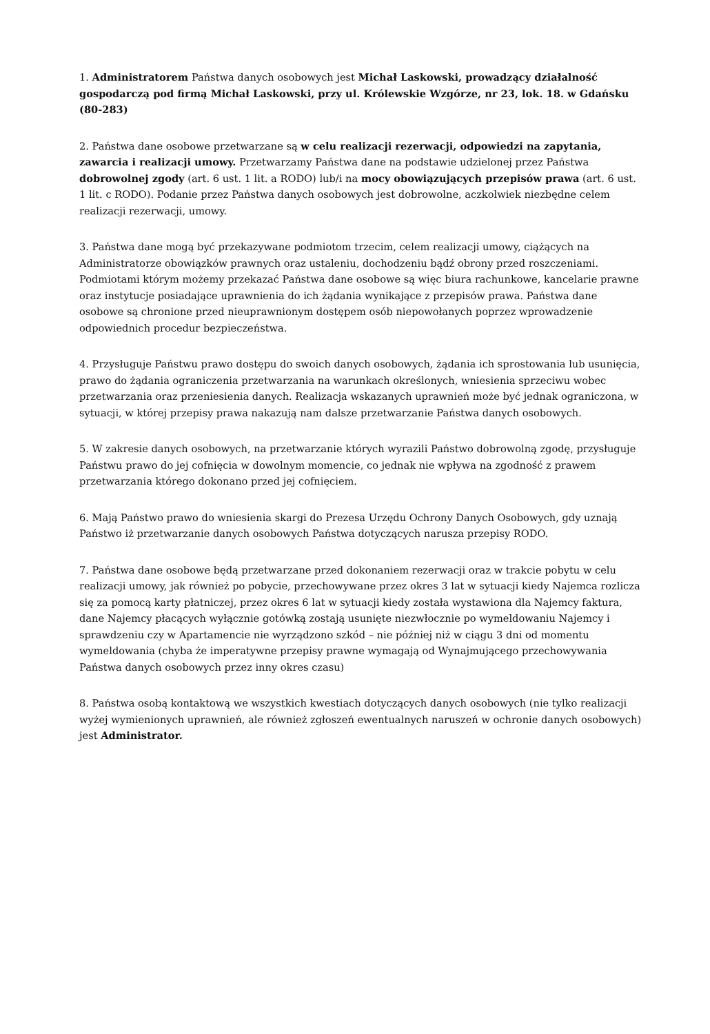1. Administratorem Państwa danych osobowych jest Michał Laskowski, prowadzący działalność gospodarczą pod firmą Michał Laskowski, przy ul. Królewskie Wzgórze, nr 23, lok. 18. w Gdańsku (80-283)
2. Państwa dane osobowe przetwarzane są w celu realizacji rezerwacji, odpowiedzi na zapytania, zawarcia i realizacji umowy. Przetwarzamy Państwa dane na podstawie udzielonej przez Państwa dobrowolnej zgody (art. 6 ust. 1 lit. a RODO) lub/i na mocy obowiązujących przepisów prawa (art. 6 ust. 1 lit. c RODO). Podanie przez Państwa danych osobowych jest dobrowolne, aczkolwiek niezbędne celem realizacji rezerwacji, umowy.
3. Państwa dane mogą być przekazywane podmiotom trzecim, celem realizacji umowy, ciążących na Administratorze obowiązków prawnych oraz ustaleniu, dochodzeniu bądź obrony przed roszczeniami. Podmiotami którym możemy przekazać Państwa dane osobowe są więc biura rachunkowe, kancelarie prawne oraz instytucje posiadające uprawnienia do ich żądania wynikające z przepisów prawa. Państwa dane osobowe są chronione przed nieuprawnionym dostępem osób niepowołanych poprzez wprowadzenie odpowiednich procedur bezpieczeństwa.
4. Przysługuje Państwu prawo dostępu do swoich danych osobowych, żądania ich sprostowania lub usunięcia, prawo do żądania ograniczenia przetwarzania na warunkach określonych, wniesienia sprzeciwu wobec przetwarzania oraz przeniesienia danych. Realizacja wskazanych uprawnień może być jednak ograniczona, w sytuacji, w której przepisy prawa nakazują nam dalsze przetwarzanie Państwa danych osobowych.
5. W zakresie danych osobowych, na przetwarzanie których wyrazili Państwo dobrowolną zgodę, przysługuje Państwu prawo do jej cofnięcia w dowolnym momencie, co jednak nie wpływa na zgodność z prawem przetwarzania którego dokonano przed jej cofnięciem.
6. Mają Państwo prawo do wniesienia skargi do Prezesa Urzędu Ochrony Danych Osobowych, gdy uznają Państwo iż przetwarzanie danych osobowych Państwa dotyczących narusza przepisy RODO.
7. Państwa dane osobowe będą przetwarzane przed dokonaniem rezerwacji oraz w trakcie pobytu w celu realizacji umowy, jak również po pobycie, przechowywane przez okres 3 lat w sytuacji kiedy Najemca rozlicza się za pomocą karty płatniczej, przez okres 6 lat w sytuacji kiedy została wystawiona dla Najemcy faktura, dane Najemcy płacących wyłącznie gotówką zostają usunięte niezwłocznie po wymeldowaniu Najemcy i sprawdzeniu czy w Apartamencie nie wyrządzono szkód – nie później niż w ciągu 3 dni od momentu wymeldowania (chyba że imperatywne przepisy prawne wymagają od Wynajmującego przechowywania Państwa danych osobowych przez inny okres czasu)
8. Państwa osobą kontaktową we wszystkich kwestiach dotyczących danych osobowych (nie tylko realizacji wyżej wymienionych uprawnień, ale również zgłoszeń ewentualnych naruszeń w ochronie danych osobowych) jest Administrator.